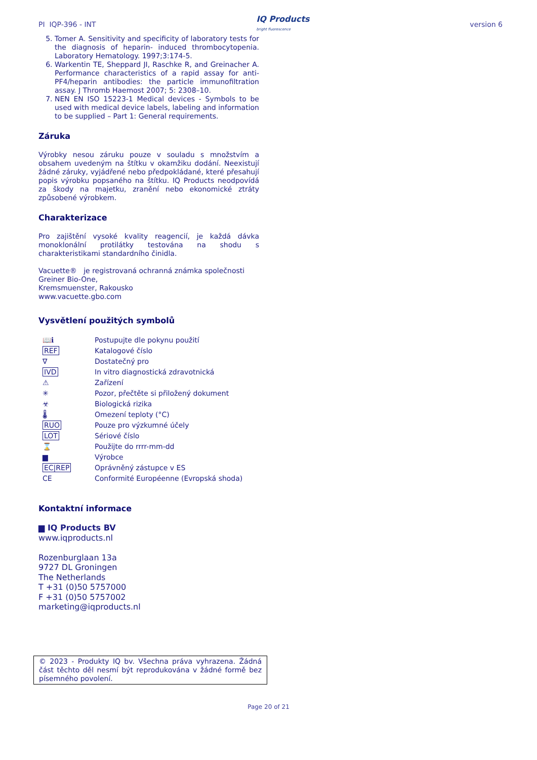PI IQP-396 - INT IQ Products
bright fluorescence version 6
5. Tomer A. Sensitivity and specificity of laboratory tests for the diagnosis of heparin- induced thrombocytopenia. Laboratory Hematology. 1997;3:174-5.
6. Warkentin TE, Sheppard JI, Raschke R, and Greinacher A. Performance characteristics of a rapid assay for anti-PF4/heparin antibodies: the particle immunofiltration assay. J Thromb Haemost 2007; 5: 2308–10.
7. NEN EN ISO 15223-1 Medical devices - Symbols to be used with medical device labels, labeling and information to be supplied – Part 1: General requirements.
Záruka
Výrobky nesou záruku pouze v souladu s množstvím a obsahem uvedeným na štítku v okamžiku dodání. Neexistují žádné záruky, vyjádřené nebo předpokládané, které přesahují popis výrobku popsaného na štítku. IQ Products neodpovídá za škody na majetku, zranění nebo ekonomické ztráty způsobené výrobkem.
Charakterizace
Pro zajištění vysoké kvality reagencií, je každá dávka monoklonální protilátky testována na shodu s charakteristikami standardního činidla.
Vacuette® je registrovaná ochranná známka společnosti Greiner Bio-One,
Kremsmuenster, Rakousko
www.vacuette.gbo.com
Vysvětlení použitých symbolů
| 📖ℹ | Postupujte dle pokynu použití |
| REF | Katalogové číslo |
| ∇ | Dostatečný pro |
| IVD | In vitro diagnostická zdravotnická |
| ⚠ | Zařízení |
| ✳ | Pozor, přečtěte si přiložený dokument |
| ☣ | Biologická rizika |
| 🌡 | Omezení teploty (°C) |
| RUO | Pouze pro výzkumné účely |
| LOT | Sériové číslo |
| ⌛ | Použijte do rrrr-mm-dd |
| ▆ | Výrobce |
| EC/REP | Oprávněný zástupce v ES |
| CE | Conformité Européenne (Evropská shoda) |
Kontaktní informace
▆ IQ Products BV
www.iqproducts.nl
Rozenburglaan 13a
9727 DL Groningen
The Netherlands
T +31 (0)50 5757000
F +31 (0)50 5757002
marketing@iqproducts.nl
© 2023 - Produkty IQ bv. Všechna práva vyhrazena. Žádná část těchto děl nesmí být reprodukována v žádné formě bez písemného povolení.
Page 20 of 21